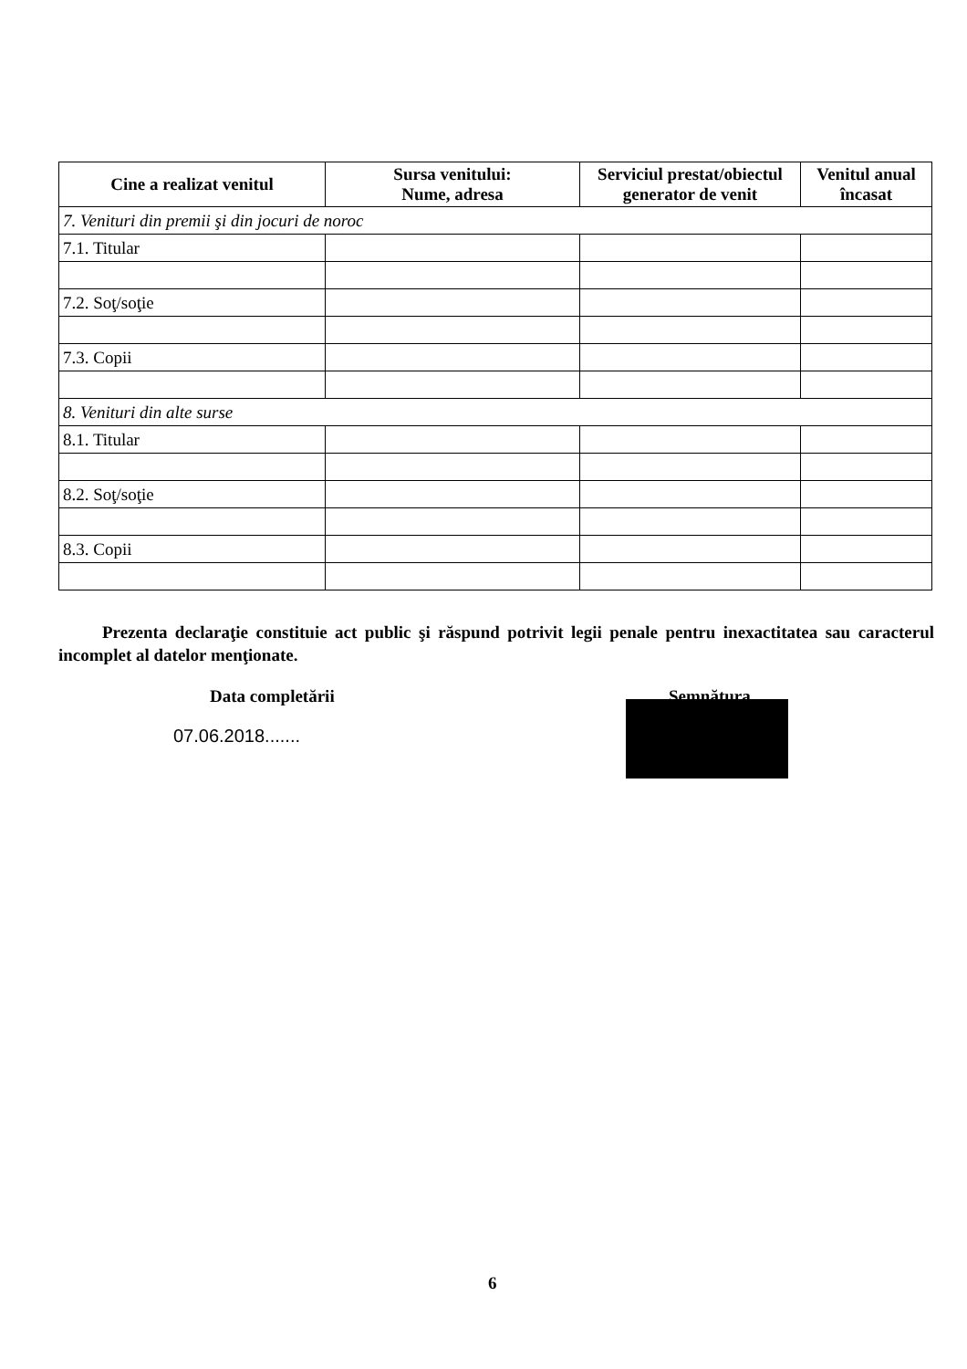| Cine a realizat venitul | Sursa venitului: Nume, adresa | Serviciul prestat/obiectul generator de venit | Venitul anual încasat |
| --- | --- | --- | --- |
| 7. Venituri din premii şi din jocuri de noroc | | | |
| 7.1. Titular | | | |
| 7.2. Soţ/soţie | | | |
| 7.3. Copii | | | |
| 8. Venituri din alte surse | | | |
| 8.1. Titular | | | |
| 8.2. Soţ/soţie | | | |
| 8.3. Copii | | | |
Prezenta declaraţie constituie act public şi răspund potrivit legii penale pentru inexactitatea sau caracterul incomplet al datelor menţionate.
Data completării
07.06.2018.......
Semnătura
6